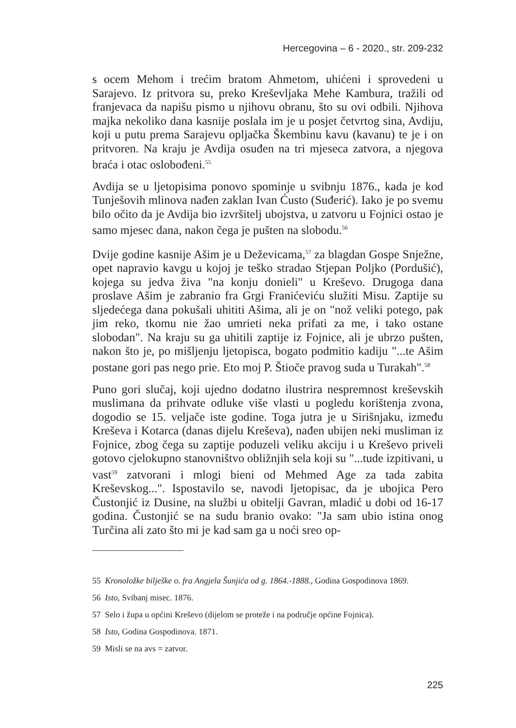Hercegovina – 6 - 2020., str. 209-232
s ocem Mehom i trećim bratom Ahmetom, uhićeni i sprovedeni u Sarajevo. Iz pritvora su, preko Kreševljaka Mehe Kambura, tražili od franjevaca da napišu pismo u njihovu obranu, što su ovi odbili. Njihova majka nekoliko dana kasnije poslala im je u posjet četvrtog sina, Avdiju, koji u putu prema Sarajevu opljačka Škembinu kavu (kavanu) te je i on pritvoren. Na kraju je Avdija osuđen na tri mjeseca zatvora, a njegova braća i otac oslobođeni.<sup>55</sup>
Avdija se u ljetopisima ponovo spominje u svibnju 1876., kada je kod Tunješovih mlinova nađen zaklan Ivan Ćusto (Suđerić). Iako je po svemu bilo očito da je Avdija bio izvršitelj ubojstva, u zatvoru u Fojnici ostao je samo mjesec dana, nakon čega je pušten na slobodu.<sup>56</sup>
Dvije godine kasnije Ašim je u Deževicama,<sup>57</sup> za blagdan Gospe Snježne, opet napravio kavgu u kojoj je teško stradao Stjepan Poljko (Pordušić), kojega su jedva živa "na konju donieli" u Kreševo. Drugoga dana proslave Ašim je zabranio fra Grgi Franićeviću služiti Misu. Zaptije su sljedećega dana pokušali uhititi Ašima, ali je on "nož veliki potego, pak jim reko, tkomu nie žao umrieti neka prifati za me, i tako ostane slobodan". Na kraju su ga uhitili zaptije iz Fojnice, ali je ubrzo pušten, nakon što je, po mišljenju ljetopisca, bogato podmitio kadiju "...te Ašim postane gori pas nego prie. Eto moj P. Štioče pravog suda u Turakah".<sup>58</sup>
Puno gori slučaj, koji ujedno dodatno ilustrira nespremnost kreševskih muslimana da prihvate odluke više vlasti u pogledu korištenja zvona, dogodio se 15. veljače iste godine. Toga jutra je u Sirišnjaku, između Kreševa i Kotarca (danas dijelu Kreševa), nađen ubijen neki musliman iz Fojnice, zbog čega su zaptije poduzeli veliku akciju i u Kreševo priveli gotovo cjelokupno stanovništvo obližnjih sela koji su "...tude izpitivani, u vast<sup>59</sup> zatvorani i mlogi bieni od Mehmed Age za tada zabita Kreševskog...". Ispostavilo se, navodi ljetopisac, da je ubojica Pero Čustonjić iz Dusine, na službi u obitelji Gavran, mladić u dobi od 16-17 godina. Čustonjić se na sudu branio ovako: "Ja sam ubio istina onog Turčina ali zato što mi je kad sam ga u noći sreo op-
55 Kronoložke bilješke o. fra Angjela Šunjića od g. 1864.-1888., Godina Gospodinova 1869.
56 Isto, Svibanj misec. 1876.
57 Selo i župa u općini Kreševo (dijelom se proteže i na područje općine Fojnica).
58 Isto, Godina Gospodinova. 1871.
59 Misli se na avs = zatvor.
225